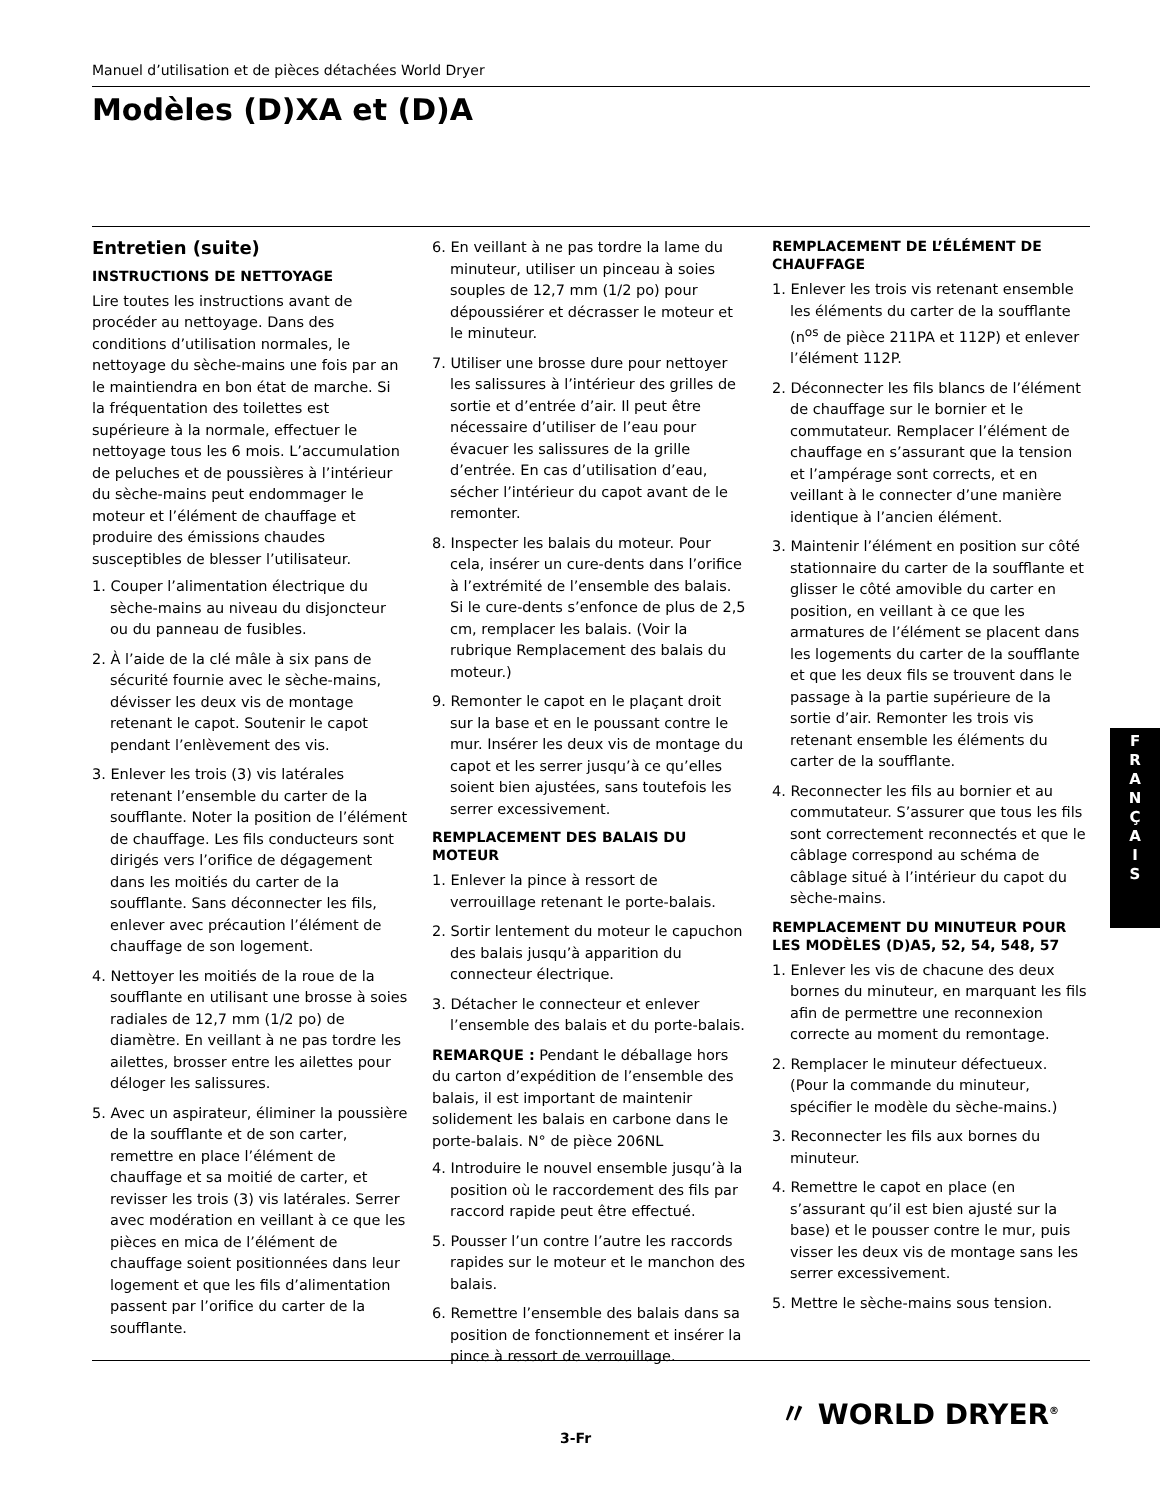Manuel d’utilisation et de pièces détachées World Dryer
Modèles (D)XA et (D)A
Entretien (suite)
INSTRUCTIONS DE NETTOYAGE
Lire toutes les instructions avant de procéder au nettoyage. Dans des conditions d’utilisation normales, le nettoyage du sèche-mains une fois par an le maintiendra en bon état de marche. Si la fréquentation des toilettes est supérieure à la normale, effectuer le nettoyage tous les 6 mois. L’accumulation de peluches et de poussières à l’intérieur du sèche-mains peut endommager le moteur et l’élément de chauffage et produire des émissions chaudes susceptibles de blesser l’utilisateur.
1. Couper l’alimentation électrique du sèche-mains au niveau du disjoncteur ou du panneau de fusibles.
2. À l’aide de la clé mâle à six pans de sécurité fournie avec le sèche-mains, dévisser les deux vis de montage retenant le capot. Soutenir le capot pendant l’enlèvement des vis.
3. Enlever les trois (3) vis latérales retenant l’ensemble du carter de la soufflante. Noter la position de l’élément de chauffage. Les fils conducteurs sont dirigés vers l’orifice de dégagement dans les moitiés du carter de la soufflante. Sans déconnecter les fils, enlever avec précaution l’élément de chauffage de son logement.
4. Nettoyer les moitiés de la roue de la soufflante en utilisant une brosse à soies radiales de 12,7 mm (1/2 po) de diamètre. En veillant à ne pas tordre les ailettes, brosser entre les ailettes pour déloger les salissures.
5. Avec un aspirateur, éliminer la poussière de la soufflante et de son carter, remettre en place l’élément de chauffage et sa moitié de carter, et revisser les trois (3) vis latérales. Serrer avec modération en veillant à ce que les pièces en mica de l’élément de chauffage soient positionnées dans leur logement et que les fils d’alimentation passent par l’orifice du carter de la soufflante.
6. En veillant à ne pas tordre la lame du minuteur, utiliser un pinceau à soies souples de 12,7 mm (1/2 po) pour dépoussiérer et décrasser le moteur et le minuteur.
7. Utiliser une brosse dure pour nettoyer les salissures à l’intérieur des grilles de sortie et d’entrée d’air. Il peut être nécessaire d’utiliser de l’eau pour évacuer les salissures de la grille d’entrée. En cas d’utilisation d’eau, sécher l’intérieur du capot avant de le remonter.
8. Inspecter les balais du moteur. Pour cela, insérer un cure-dents dans l’orifice à l’extrémité de l’ensemble des balais. Si le cure-dents s’enfonce de plus de 2,5 cm, remplacer les balais. (Voir la rubrique Remplacement des balais du moteur.)
9. Remonter le capot en le plaçant droit sur la base et en le poussant contre le mur. Insérer les deux vis de montage du capot et les serrer jusqu’à ce qu’elles soient bien ajustées, sans toutefois les serrer excessivement.
REMPLACEMENT DES BALAIS DU MOTEUR
1. Enlever la pince à ressort de verrouillage retenant le porte-balais.
2. Sortir lentement du moteur le capuchon des balais jusqu’à apparition du connecteur électrique.
3. Détacher le connecteur et enlever l’ensemble des balais et du porte-balais.
REMARQUE : Pendant le déballage hors du carton d’expédition de l’ensemble des balais, il est important de maintenir solidement les balais en carbone dans le porte-balais. N° de pièce 206NL
4. Introduire le nouvel ensemble jusqu’à la position où le raccordement des fils par raccord rapide peut être effectué.
5. Pousser l’un contre l’autre les raccords rapides sur le moteur et le manchon des balais.
6. Remettre l’ensemble des balais dans sa position de fonctionnement et insérer la pince à ressort de verrouillage.
REMPLACEMENT DE L’ÉLÉMENT DE CHAUFFAGE
1. Enlever les trois vis retenant ensemble les éléments du carter de la soufflante (n<sup>os</sup> de pièce 211PA et 112P) et enlever l’élément 112P.
2. Déconnecter les fils blancs de l’élément de chauffage sur le bornier et le commutateur. Remplacer l’élément de chauffage en s’assurant que la tension et l’ampérage sont corrects, et en veillant à le connecter d’une manière identique à l’ancien élément.
3. Maintenir l’élément en position sur côté stationnaire du carter de la soufflante et glisser le côté amovible du carter en position, en veillant à ce que les armatures de l’élément se placent dans les logements du carter de la soufflante et que les deux fils se trouvent dans le passage à la partie supérieure de la sortie d’air. Remonter les trois vis retenant ensemble les éléments du carter de la soufflante.
4. Reconnecter les fils au bornier et au commutateur. S’assurer que tous les fils sont correctement reconnectés et que le câblage correspond au schéma de câblage situé à l’intérieur du capot du sèche-mains.
REMPLACEMENT DU MINUTEUR POUR LES MODÈLES (D)A5, 52, 54, 548, 57
1. Enlever les vis de chacune des deux bornes du minuteur, en marquant les fils afin de permettre une reconnexion correcte au moment du remontage.
2. Remplacer le minuteur défectueux. (Pour la commande du minuteur, spécifier le modèle du sèche-mains.)
3. Reconnecter les fils aux bornes du minuteur.
4. Remettre le capot en place (en s’assurant qu’il est bien ajusté sur la base) et le pousser contre le mur, puis visser les deux vis de montage sans les serrer excessivement.
5. Mettre le sèche-mains sous tension.
F
R
A
N
Ç
A
I
S
〃 WORLD DRYER<sup>®</sup>
3-Fr